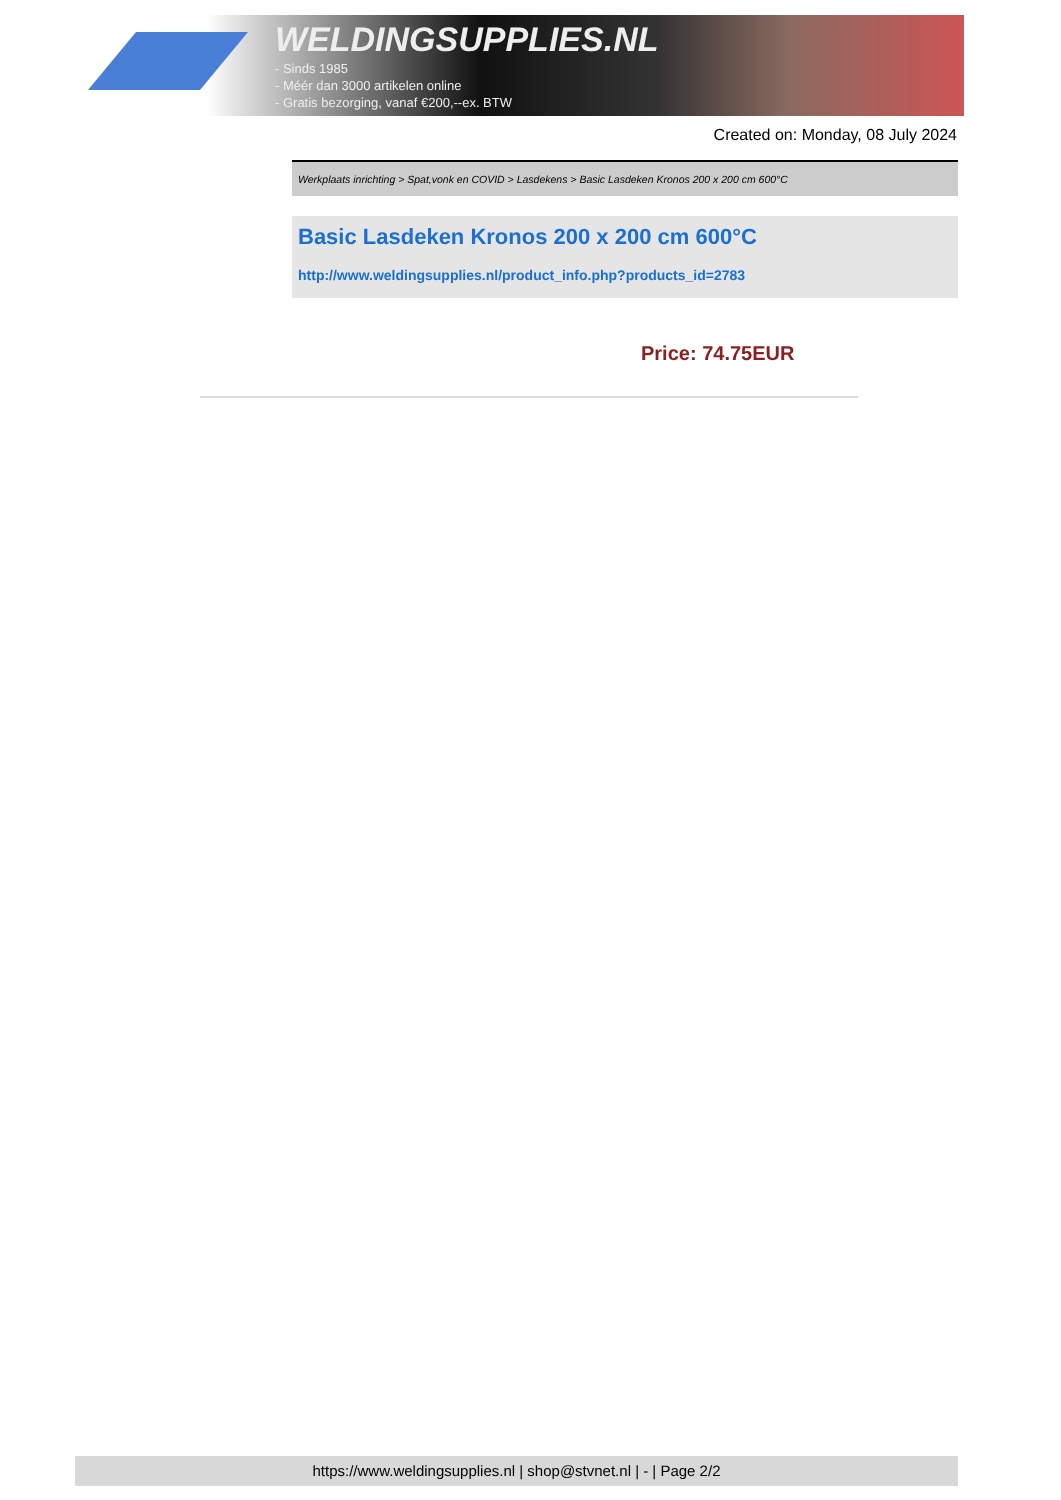WELDINGSUPPLIES.NL
- Sinds 1985
- Méér dan 3000 artikelen online
- Gratis bezorging, vanaf €200,--ex. BTW
Created on: Monday, 08 July 2024
Werkplaats inrichting > Spat,vonk en COVID > Lasdekens > Basic Lasdeken Kronos 200 x 200 cm 600°C
Basic Lasdeken Kronos 200 x 200 cm 600°C
http://www.weldingsupplies.nl/product_info.php?products_id=2783
Price: 74.75EUR
https://www.weldingsupplies.nl | shop@stvnet.nl | - | Page 2/2